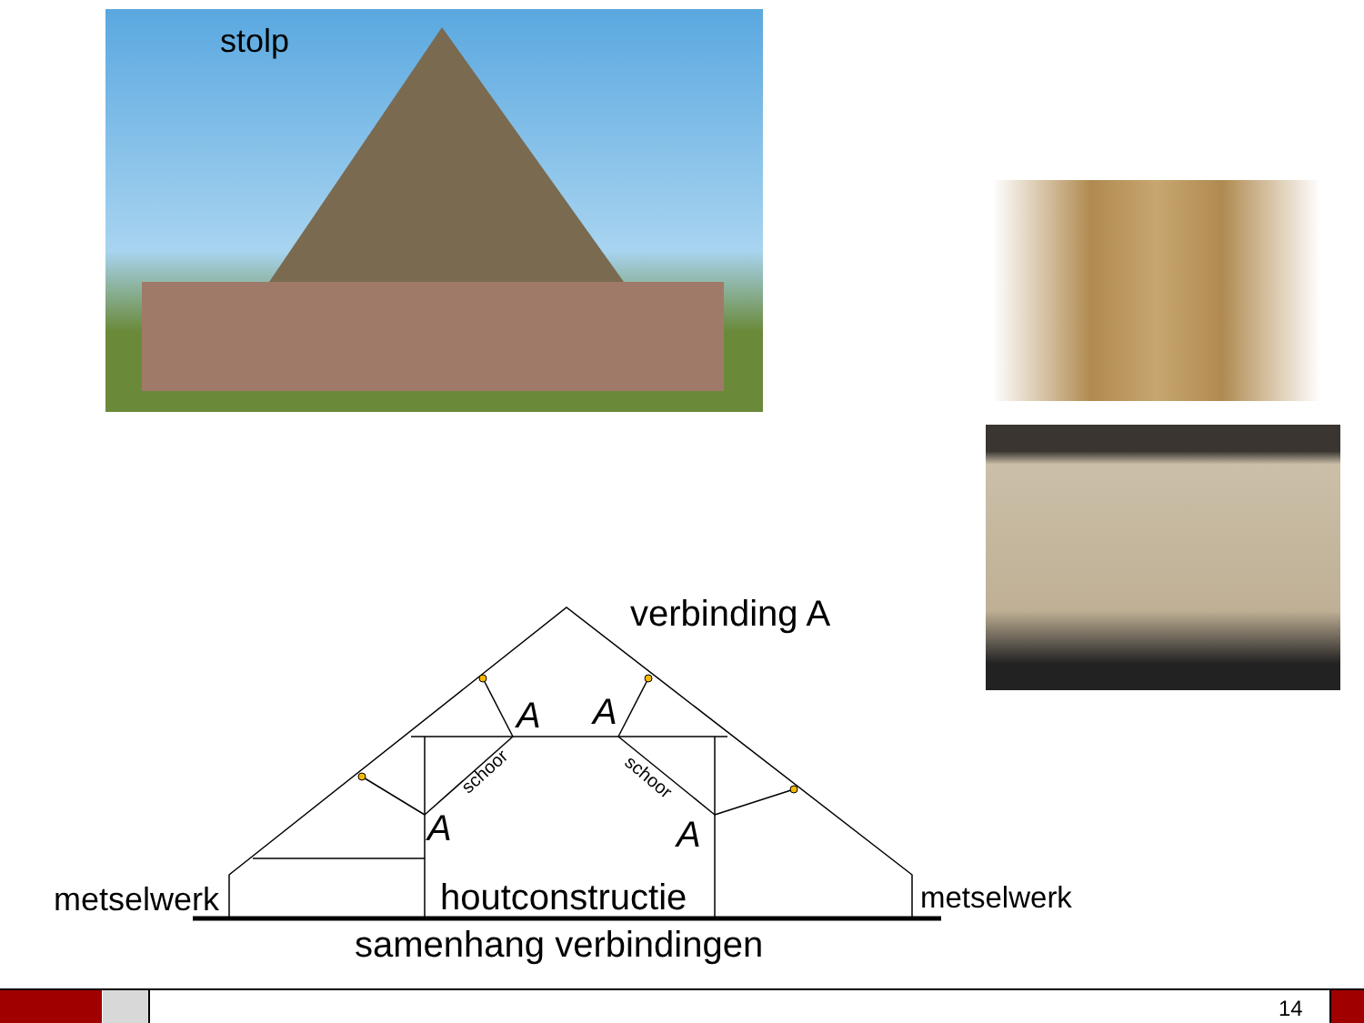stolp
verbinding A
A A
schoor schoor
A A
metselwerk houtconstructie metselwerk
samenhang verbindingen
14